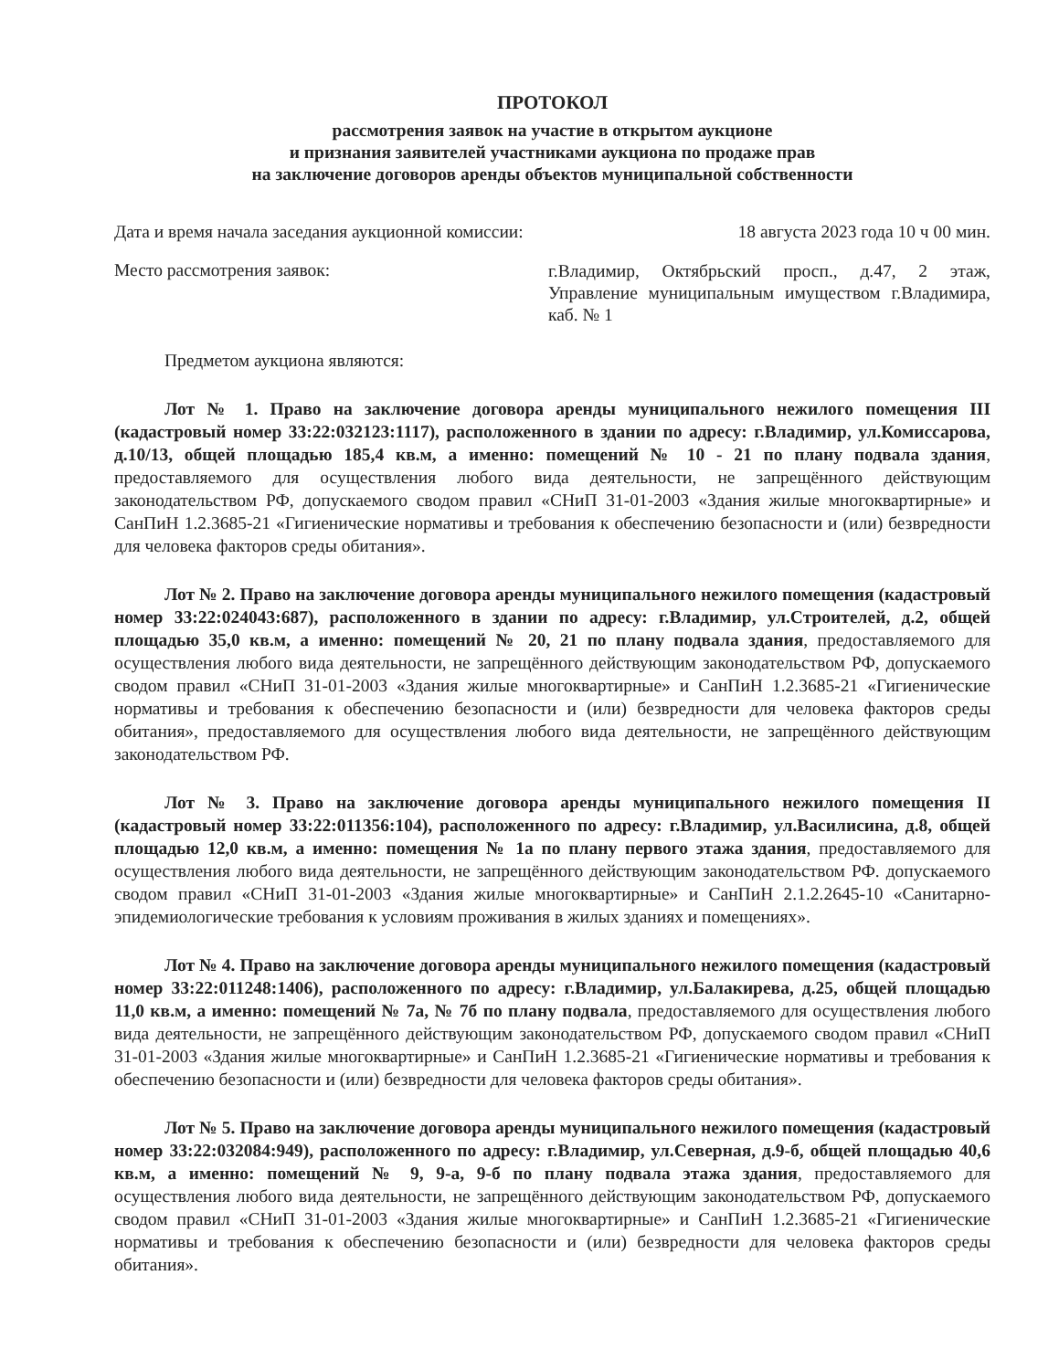ПРОТОКОЛ
рассмотрения заявок на участие в открытом аукционе
и признания заявителей участниками аукциона по продаже прав
на заключение договоров аренды объектов муниципальной собственности
Дата и время начала заседания аукционной комиссии: 18 августа 2023 года 10 ч 00 мин.
Место рассмотрения заявок:
г.Владимир, Октябрьский просп., д.47, 2 этаж, Управление муниципальным имуществом г.Владимира, каб. № 1
Предметом аукциона являются:
Лот № 1. Право на заключение договора аренды муниципального нежилого помещения III (кадастровый номер 33:22:032123:1117), расположенного в здании по адресу: г.Владимир, ул.Комиссарова, д.10/13, общей площадью 185,4 кв.м, а именно: помещений № 10 - 21 по плану подвала здания, предоставляемого для осуществления любого вида деятельности, не запрещённого действующим законодательством РФ, допускаемого сводом правил «СНиП 31-01-2003 «Здания жилые многоквартирные» и СанПиН 1.2.3685-21 «Гигиенические нормативы и требования к обеспечению безопасности и (или) безвредности для человека факторов среды обитания».
Лот № 2. Право на заключение договора аренды муниципального нежилого помещения (кадастровый номер 33:22:024043:687), расположенного в здании по адресу: г.Владимир, ул.Строителей, д.2, общей площадью 35,0 кв.м, а именно: помещений № 20, 21 по плану подвала здания, предоставляемого для осуществления любого вида деятельности, не запрещённого действующим законодательством РФ, допускаемого сводом правил «СНиП 31-01-2003 «Здания жилые многоквартирные» и СанПиН 1.2.3685-21 «Гигиенические нормативы и требования к обеспечению безопасности и (или) безвредности для человека факторов среды обитания», предоставляемого для осуществления любого вида деятельности, не запрещённого действующим законодательством РФ.
Лот № 3. Право на заключение договора аренды муниципального нежилого помещения II (кадастровый номер 33:22:011356:104), расположенного по адресу: г.Владимир, ул.Василисина, д.8, общей площадью 12,0 кв.м, а именно: помещения № 1а по плану первого этажа здания, предоставляемого для осуществления любого вида деятельности, не запрещённого действующим законодательством РФ. допускаемого сводом правил «СНиП 31-01-2003 «Здания жилые многоквартирные» и СанПиН 2.1.2.2645-10 «Санитарно-эпидемиологические требования к условиям проживания в жилых зданиях и помещениях».
Лот № 4. Право на заключение договора аренды муниципального нежилого помещения (кадастровый номер 33:22:011248:1406), расположенного по адресу: г.Владимир, ул.Балакирева, д.25, общей площадью 11,0 кв.м, а именно: помещений № 7а, № 7б по плану подвала, предоставляемого для осуществления любого вида деятельности, не запрещённого действующим законодательством РФ, допускаемого сводом правил «СНиП 31-01-2003 «Здания жилые многоквартирные» и СанПиН 1.2.3685-21 «Гигиенические нормативы и требования к обеспечению безопасности и (или) безвредности для человека факторов среды обитания».
Лот № 5. Право на заключение договора аренды муниципального нежилого помещения (кадастровый номер 33:22:032084:949), расположенного по адресу: г.Владимир, ул.Северная, д.9-б, общей площадью 40,6 кв.м, а именно: помещений № 9, 9-а, 9-б по плану подвала этажа здания, предоставляемого для осуществления любого вида деятельности, не запрещённого действующим законодательством РФ, допускаемого сводом правил «СНиП 31-01-2003 «Здания жилые многоквартирные» и СанПиН 1.2.3685-21 «Гигиенические нормативы и требования к обеспечению безопасности и (или) безвредности для человека факторов среды обитания».